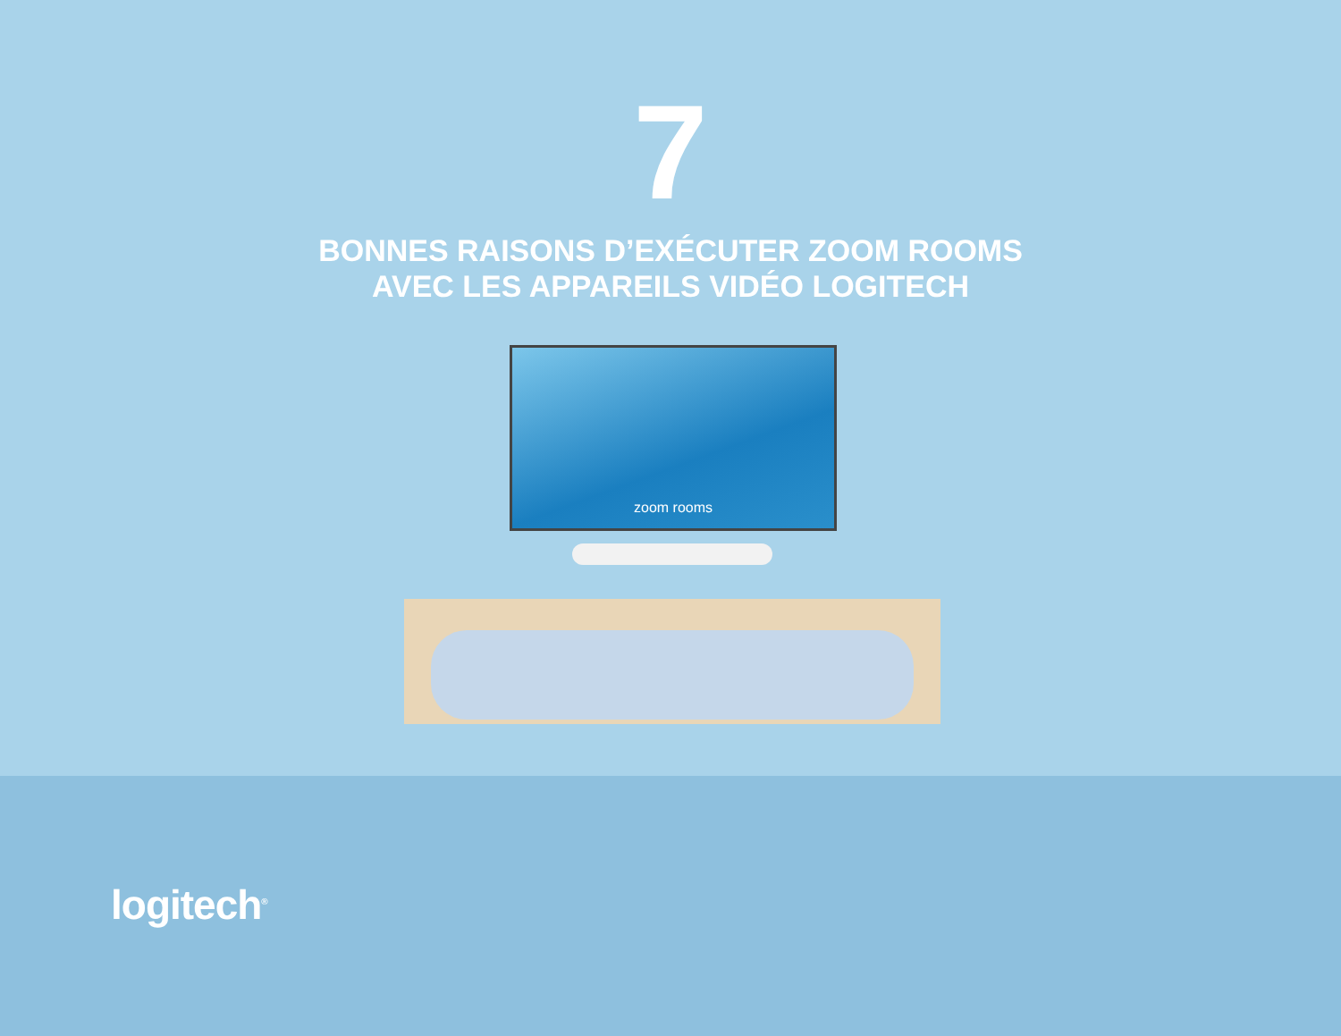zoom rooms
7
BONNES RAISONS D’EXÉCUTER ZOOM ROOMS
AVEC LES APPAREILS VIDÉO LOGITECH
logitech<sup>®</sup>